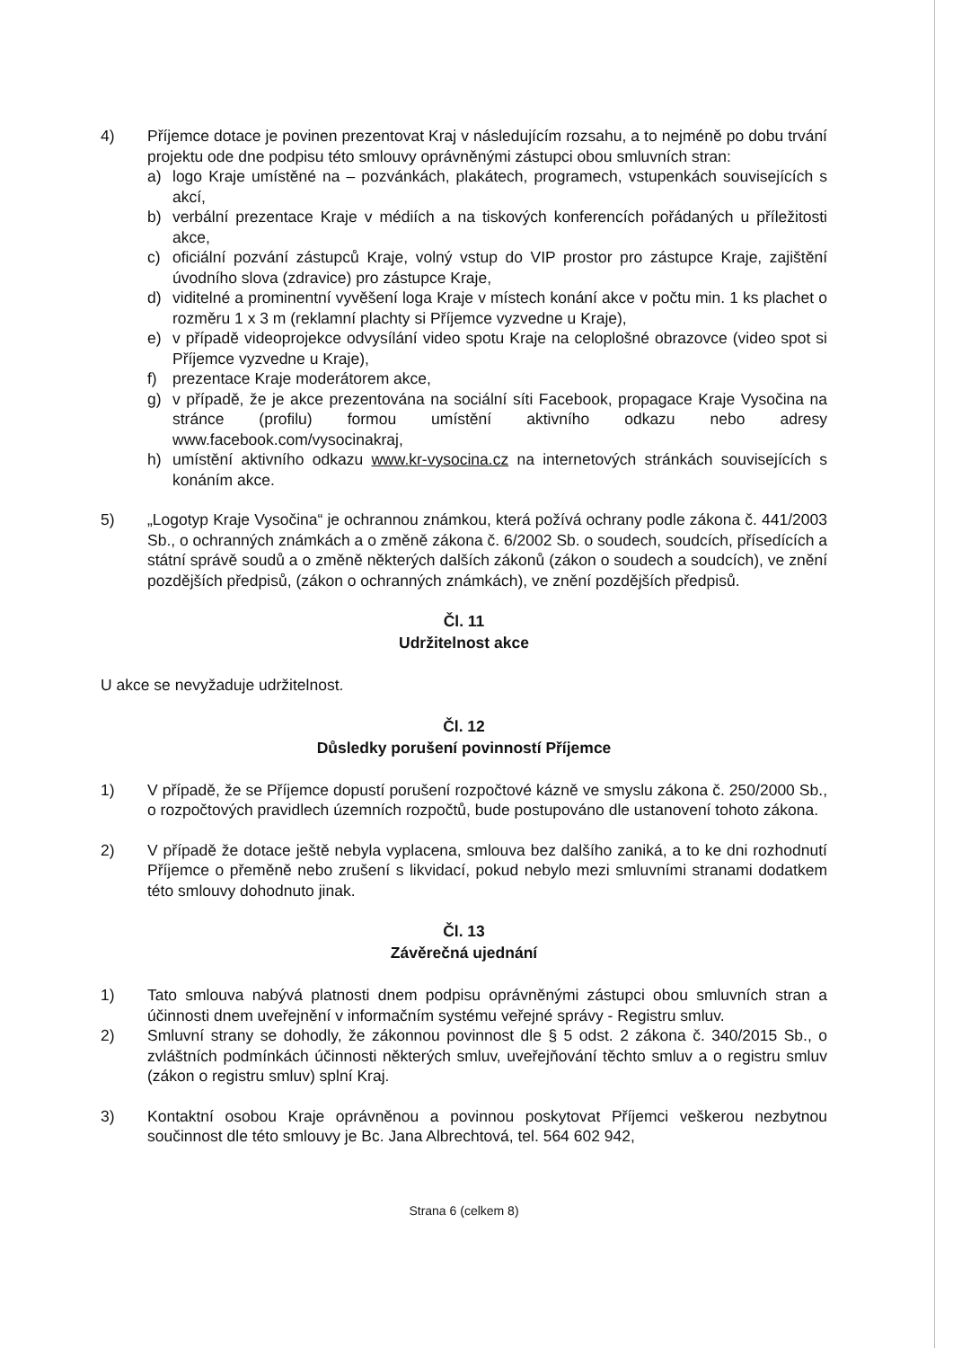4) Příjemce dotace je povinen prezentovat Kraj v následujícím rozsahu, a to nejméně po dobu trvání projektu ode dne podpisu této smlouvy oprávněnými zástupci obou smluvních stran:
a) logo Kraje umístěné na – pozvánkách, plakátech, programech, vstupenkách souvisejících s akcí,
b) verbální prezentace Kraje v médiích a na tiskových konferencích pořádaných u příležitosti akce,
c) oficiální pozvání zástupců Kraje, volný vstup do VIP prostor pro zástupce Kraje, zajištění úvodního slova (zdravice) pro zástupce Kraje,
d) viditelné a prominentní vyvěšení loga Kraje v místech konání akce v počtu min. 1 ks plachet o rozměru 1 x 3 m (reklamní plachty si Příjemce vyzvedne u Kraje),
e) v případě videoprojekce odvysílání video spotu Kraje na celoplošné obrazovce (video spot si Příjemce vyzvedne u Kraje),
f) prezentace Kraje moderátorem akce,
g) v případě, že je akce prezentována na sociální síti Facebook, propagace Kraje Vysočina na stránce (profilu) formou umístění aktivního odkazu nebo adresy www.facebook.com/vysocinakraj,
h) umístění aktivního odkazu www.kr-vysocina.cz na internetových stránkách souvisejících s konáním akce.
5) „Logotyp Kraje Vysočina“ je ochrannou známkou, která požívá ochrany podle zákona č. 441/2003 Sb., o ochranných známkách a o změně zákona č. 6/2002 Sb. o soudech, soudcích, přísedících a státní správě soudů a o změně některých dalších zákonů (zákon o soudech a soudcích), ve znění pozdějších předpisů, (zákon o ochranných známkách), ve znění pozdějších předpisů.
Čl. 11
Udržitelnost akce
U akce se nevyžaduje udržitelnost.
Čl. 12
Důsledky porušení povinností Příjemce
1) V případě, že se Příjemce dopustí porušení rozpočtové kázně ve smyslu zákona č. 250/2000 Sb., o rozpočtových pravidlech územních rozpočtů, bude postupováno dle ustanovení tohoto zákona.
2) V případě že dotace ještě nebyla vyplacena, smlouva bez dalšího zaniká, a to ke dni rozhodnutí Příjemce o přeměně nebo zrušení s likvidací, pokud nebylo mezi smluvními stranami dodatkem této smlouvy dohodnuto jinak.
Čl. 13
Závěrečná ujednání
1) Tato smlouva nabývá platnosti dnem podpisu oprávněnými zástupci obou smluvních stran a účinnosti dnem uveřejnění v informačním systému veřejné správy - Registru smluv.
2) Smluvní strany se dohodly, že zákonnou povinnost dle § 5 odst. 2 zákona č. 340/2015 Sb., o zvláštních podmínkách účinnosti některých smluv, uveřejňování těchto smluv a o registru smluv (zákon o registru smluv) splní Kraj.
3) Kontaktní osobou Kraje oprávněnou a povinnou poskytovat Příjemci veškerou nezbytnou součinnost dle této smlouvy je Bc. Jana Albrechtová, tel. 564 602 942,
Strana 6 (celkem 8)